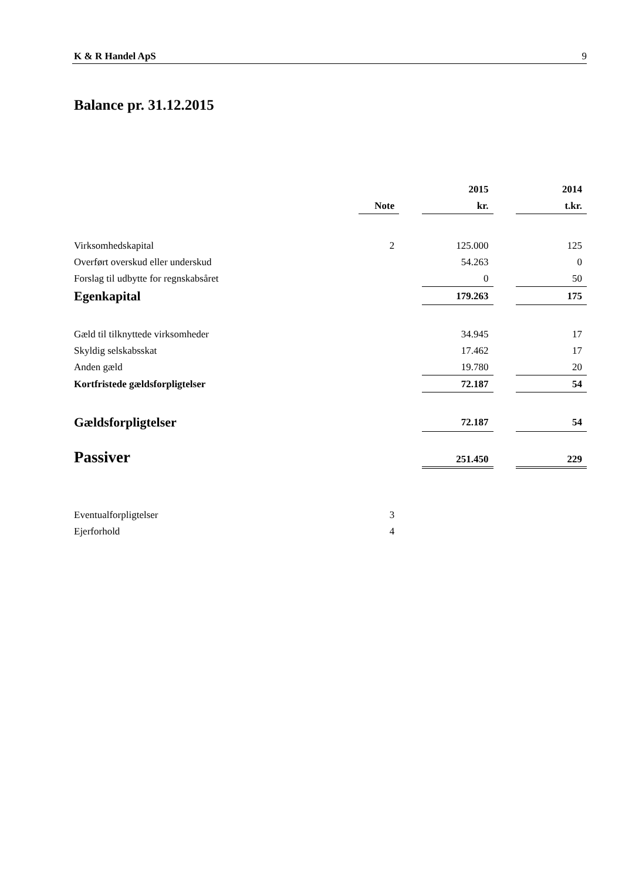K & R Handel ApS 9
Balance pr. 31.12.2015
| | | | 2015 | | 2014 |
| | Note | | kr. | | t.kr. |
| Virksomhedskapital | 2 | | 125.000 | | 125 |
| Overført overskud eller underskud | | | 54.263 | | 0 |
| Forslag til udbytte for regnskabsåret | | | 0 | | 50 |
| Egenkapital | | | 179.263 | | 175 |
| Gæld til tilknyttede virksomheder | | | 34.945 | | 17 |
| Skyldig selskabsskat | | | 17.462 | | 17 |
| Anden gæld | | | 19.780 | | 20 |
| Kortfristede gældsforpligtelser | | | 72.187 | | 54 |
| Gældsforpligtelser | | | 72.187 | | 54 |
| Passiver | | | 251.450 | | 229 |
| Eventualforpligtelser | 3 | | | | |
| Ejerforhold | 4 | | | | |